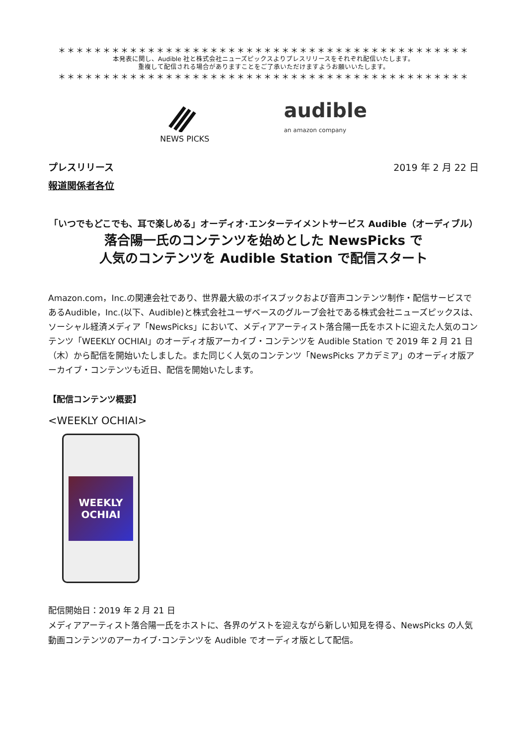＊＊＊＊＊＊＊＊＊＊＊＊＊＊＊＊＊＊＊＊＊＊＊＊＊＊＊＊＊＊＊＊＊＊＊＊＊＊＊＊＊＊＊＊＊＊
本発表に関し、Audible 社と株式会社ニューズピックスよりプレスリリースをそれぞれ配信いたします。
重複して配信される場合がありますことをご了承いただけますようお願いいたします。
＊＊＊＊＊＊＊＊＊＊＊＊＊＊＊＊＊＊＊＊＊＊＊＊＊＊＊＊＊＊＊＊＊＊＊＊＊＊＊＊＊＊＊＊＊＊
NEWS PICKS
audible
an amazon company
プレスリリース 2019 年 2 月 22 日
報道関係者各位
「いつでもどこでも、耳で楽しめる」オーディオ･エンターテイメントサービス Audible（オーディブル）
落合陽一氏のコンテンツを始めとした NewsPicks で
人気のコンテンツを Audible Station で配信スタート
Amazon.com，Inc.の関連会社であり、世界最大級のボイスブックおよび音声コンテンツ制作・配信サービスであるAudible，Inc.(以下、Audible)と株式会社ユーザベースのグループ会社である株式会社ニューズピックスは、ソーシャル経済メディア「NewsPicks」において、メディアアーティスト落合陽一氏をホストに迎えた人気のコンテンツ「WEEKLY OCHIAI」のオーディオ版アーカイブ・コンテンツを Audible Station で 2019 年 2 月 21 日（木）から配信を開始いたしました。また同じく人気のコンテンツ「NewsPicks アカデミア」のオーディオ版アーカイブ・コンテンツも近日、配信を開始いたします。
【配信コンテンツ概要】
<WEEKLY OCHIAI>
WEEKLY
OCHIAI
配信開始日：2019 年 2 月 21 日
メディアアーティスト落合陽一氏をホストに、各界のゲストを迎えながら新しい知見を得る、NewsPicks の人気動画コンテンツのアーカイブ･コンテンツを Audible でオーディオ版として配信。